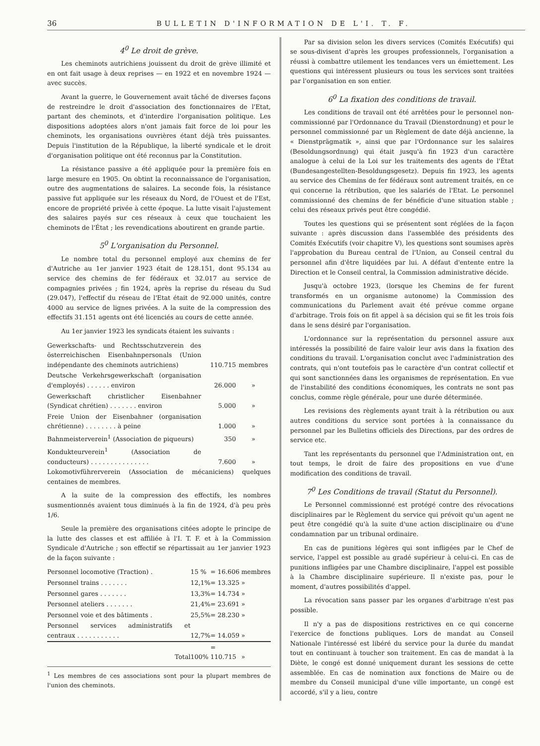36 BULLETIN D'INFORMATION DE L'I. T. F.
4<sup>0</sup> Le droit de grève.
Les cheminots autrichiens jouissent du droit de grève illimité et en ont fait usage à deux reprises — en 1922 et en novembre 1924 — avec succès.
Avant la guerre, le Gouvernement avait tâché de diverses façons de restreindre le droit d'association des fonctionnaires de l'Etat, partant des cheminots, et d'interdire l'organisation politique. Les dispositions adoptées alors n'ont jamais fait force de loi pour les cheminots, les organisations ouvrières étant déjà très puissantes. Depuis l'institution de la République, la liberté syndicale et le droit d'organisation politique ont été reconnus par la Constitution.
La résistance passive a été appliquée pour la première fois en large mesure en 1905. On obtint la reconnaissance de l'organisation, outre des augmentations de salaires. La seconde fois, la résistance passive fut appliquée sur les réseaux du Nord, de l'Ouest et de l'Est, encore de propriété privée à cette époque. La lutte visait l'ajustement des salaires payés sur ces réseaux à ceux que touchaient les cheminots de l'État ; les revendications aboutirent en grande partie.
5<sup>0</sup> L'organisation du Personnel.
Le nombre total du personnel employé aux chemins de fer d'Autriche au 1er janvier 1923 était de 128.151, dont 95.134 au service des chemins de fer fédéraux et 32.017 au service de compagnies privées ; fin 1924, après la reprise du réseau du Sud (29.047), l'effectif du réseau de l'Etat était de 92.000 unités, contre 4000 au service de lignes privées. A la suite de la compression des effectifs 31.151 agents ont été licenciés au cours de cette année.
Au 1er janvier 1923 les syndicats étaient les suivants :
| Gewerkschafts- und Rechtsschutzverein des österreichischen Eisenbahnpersonals (Union indépendante des cheminots autrichiens) | 110.715 | membres |
| Deutsche Verkehrsgewerkschaft (organisation d'employés) . . . . . . environ | 26.000 | » |
| Gewerkschaft christlicher Eisenbahner (Syndicat chrétien) . . . . . . . environ | 5.000 | » |
| Freie Union der Eisenbahner (organisation chrétienne) . . . . . . . . à peine | 1.000 | » |
| Bahnmeisterverein<sup>1</sup> (Association de piqueurs) | 350 | » |
| Kondukteurverein<sup>1</sup> (Association de conducteurs) . . . . . . . . . . . . . . . | 7.600 | » |
Lokomotivführerverein (Association de mécaniciens) quelques centaines de membres.
A la suite de la compression des effectifs, les nombres susmentionnés avaient tous diminués à la fin de 1924, d'à peu près 1/6.
Seule la première des organisations citées adopte le principe de la lutte des classes et est affiliée à l'I. T. F. et à la Commission Syndicale d'Autriche ; son effectif se répartissait au 1er janvier 1923 de la façon suivante :
| Personnel locomotive (Traction) . | 15 % | = 16.606 | membres |
| Personnel trains . . . . . . . | 12,1% | = 13.325 | » |
| Personnel gares . . . . . . . | 13,3% | = 14.734 | » |
| Personnel ateliers . . . . . . . | 21,4% | = 23.691 | » |
| Personnel voie et des bâtiments . | 25,5% | = 28.230 | » |
| Personnel services administratifs et centraux . . . . . . . . . . . | 12,7% | = 14.059 | » |
| Total | 100% | = 110.715 | » |
<sup>1</sup> Les membres de ces associations sont pour la plupart membres de l'union des cheminots.
Par sa division selon les divers services (Comités Exécutifs) qui se sous-divisent d'après les groupes professionnels, l'organisation a réussi à combattre utilement les tendances vers un émiettement. Les questions qui intéressent plusieurs ou tous les services sont traitées par l'organisation en son entier.
6<sup>0</sup> La fixation des conditions de travail.
Les conditions de travail ont été arrêtées pour le personnel non-commissionné par l'Ordonnance du Travail (Dienstordnung) et pour le personnel commissionné par un Règlement de date déjà ancienne, la « Dienstprägmatik », ainsi que par l'Ordonnance sur les salaires (Besoldungsordnung) qui était jusqu'à fin 1923 d'un caractère analogue à celui de la Loi sur les traitements des agents de l'État (Bundesangestellten-Besoldungsgesetz). Depuis fin 1923, les agents au service des Chemins de fer fédéraux sont autrement traités, en ce qui concerne la rétribution, que les salariés de l'Etat. Le personnel commissionné des chemins de fer bénéficie d'une situation stable ; celui des réseaux privés peut être congédié.
Toutes les questions qui se présentent sont réglées de la façon suivante : après discussion dans l'assemblée des présidents des Comités Exécutifs (voir chapitre V), les questions sont soumises après l'approbation du Bureau central de l'Union, au Conseil central du personnel afin d'être liquidées par lui. A défaut d'entente entre la Direction et le Conseil central, la Commission administrative décide.
Jusqu'à octobre 1923, (lorsque les Chemins de fer furent transformés en un organisme autonome) la Commission des communications du Parlement avait été prévue comme organe d'arbitrage. Trois fois on fit appel à sa décision qui se fit les trois fois dans le sens désiré par l'organisation.
L'ordonnance sur la représentation du personnel assure aux intéressés la possibilité de faire valoir leur avis dans la fixation des conditions du travail. L'organisation conclut avec l'administration des contrats, qui n'ont toutefois pas le caractère d'un contrat collectif et qui sont sanctionnées dans les organismes de représentation. En vue de l'instabilité des conditions économiques, les contrats ne sont pas conclus, comme règle générale, pour une durée déterminée.
Les revisions des règlements ayant trait à la rétribution ou aux autres conditions du service sont portées à la connaissance du personnel par les Bulletins officiels des Directions, par des ordres de service etc.
Tant les représentants du personnel que l'Administration ont, en tout temps, le droit de faire des propositions en vue d'une modification des conditions de travail.
7<sup>0</sup> Les Conditions de travail (Statut du Personnel).
Le Personnel commissionné est protégé contre des révocations disciplinaires par le Règlement du service qui prévoit qu'un agent ne peut être congédié qu'à la suite d'une action disciplinaire ou d'une condamnation par un tribunal ordinaire.
En cas de punitions légères qui sont infligées par le Chef de service, l'appel est possible au gradé supérieur à celui-ci. En cas de punitions infligées par une Chambre disciplinaire, l'appel est possible à la Chambre disciplinaire supérieure. Il n'existe pas, pour le moment, d'autres possibilités d'appel.
La révocation sans passer par les organes d'arbitrage n'est pas possible.
Il n'y a pas de dispositions restrictives en ce qui concerne l'exercice de fonctions publiques. Lors de mandat au Conseil Nationale l'intéressé est libéré du service pour la durée du mandat tout en continuant à toucher son traitement. En cas de mandat à la Diète, le congé est donné uniquement durant les sessions de cette assemblée. En cas de nomination aux fonctions de Maire ou de membre du Conseil municipal d'une ville importante, un congé est accordé, s'il y a lieu, contre